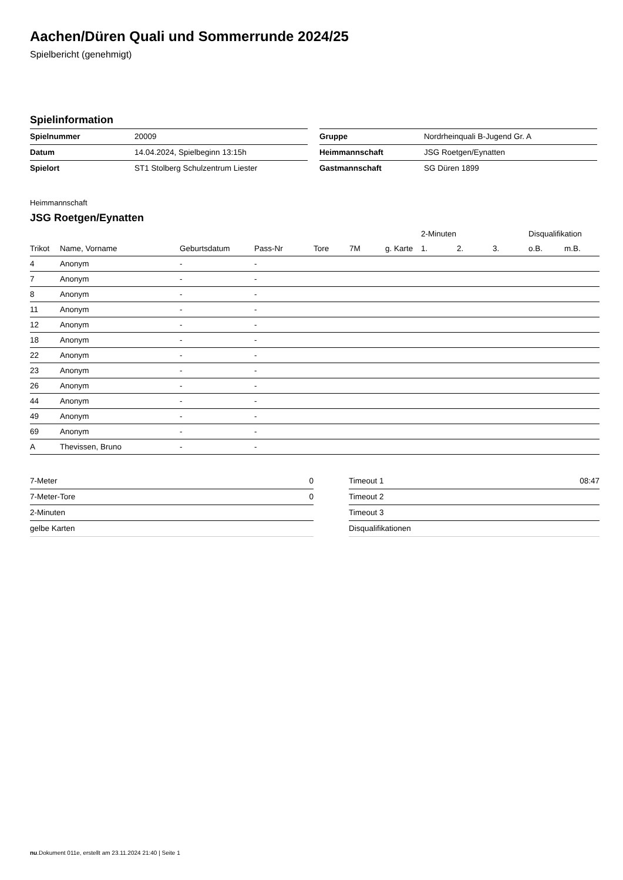Aachen/Düren Quali und Sommerrunde 2024/25
Spielbericht (genehmigt)
Spielinformation
| Spielnummer | 20009 |
| Datum | 14.04.2024, Spielbeginn 13:15h |
| Spielort | ST1 Stolberg Schulzentrum Liester |
| Gruppe | Nordrheinquali B-Jugend Gr. A |
| Heimmannschaft | JSG Roetgen/Eynatten |
| Gastmannschaft | SG Düren 1899 |
Heimmannschaft
JSG Roetgen/Eynatten
| | | | | | | | | 2-Minuten | | | Disqualifikation | |
| --- | --- | --- | --- | --- | --- | --- | --- | --- | --- | --- | --- | --- |
| Trikot | Name, Vorname | Geburtsdatum | Pass-Nr | Tore | 7M | g. Karte | | 1. | 2. | 3. | o.B. | m.B. |
| 4 | Anonym | - | - | | | | | | | | | |
| 7 | Anonym | - | - | | | | | | | | | |
| 8 | Anonym | - | - | | | | | | | | | |
| 11 | Anonym | - | - | | | | | | | | | |
| 12 | Anonym | - | - | | | | | | | | | |
| 18 | Anonym | - | - | | | | | | | | | |
| 22 | Anonym | - | - | | | | | | | | | |
| 23 | Anonym | - | - | | | | | | | | | |
| 26 | Anonym | - | - | | | | | | | | | |
| 44 | Anonym | - | - | | | | | | | | | |
| 49 | Anonym | - | - | | | | | | | | | |
| 69 | Anonym | - | - | | | | | | | | | |
| A | Thevissen, Bruno | - | - | | | | | | | | | |
| 7-Meter | 0 |
| 7-Meter-Tore | 0 |
| 2-Minuten | |
| gelbe Karten | |
| Timeout 1 | 08:47 |
| Timeout 2 | |
| Timeout 3 | |
| Disqualifikationen | |
nu.Dokument 011e, erstellt am 23.11.2024 21:40 | Seite 1